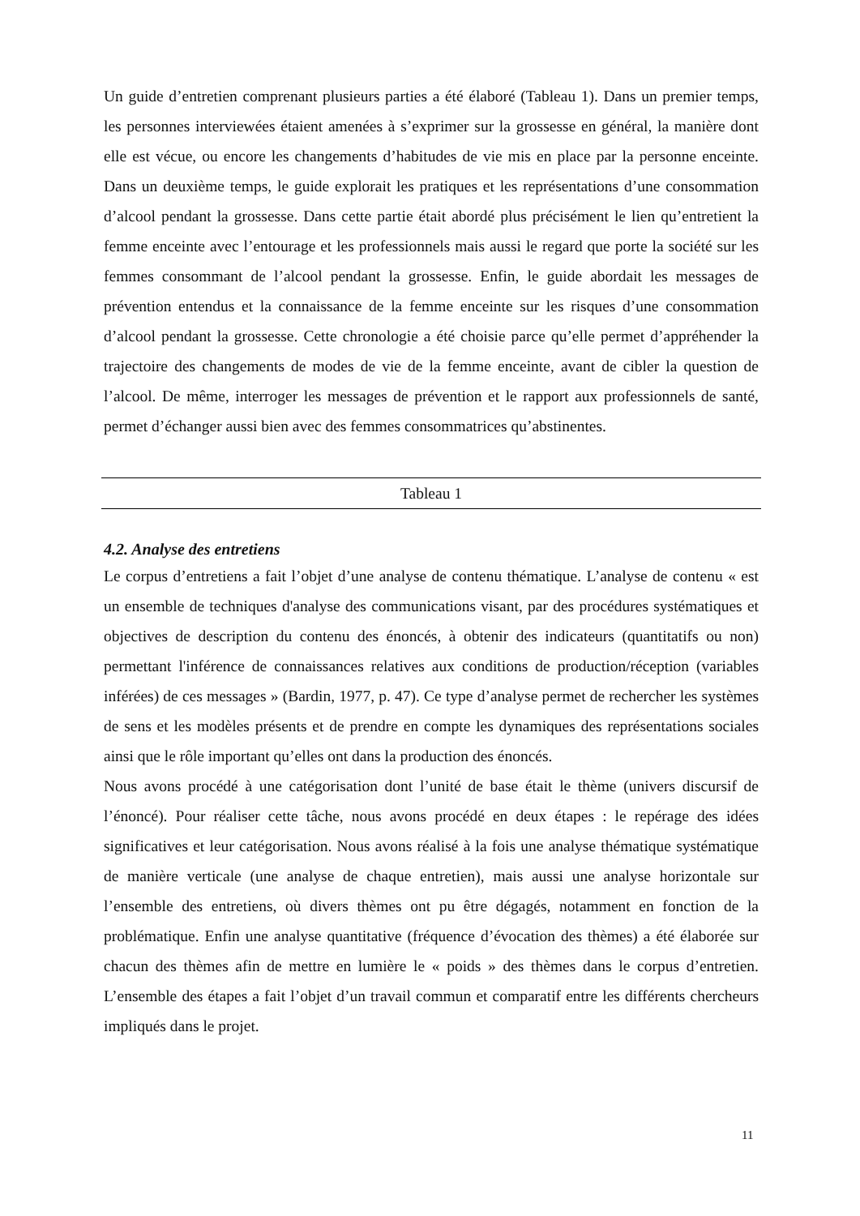Un guide d’entretien comprenant plusieurs parties a été élaboré (Tableau 1). Dans un premier temps, les personnes interviewées étaient amenées à s’exprimer sur la grossesse en général, la manière dont elle est vécue, ou encore les changements d’habitudes de vie mis en place par la personne enceinte. Dans un deuxième temps, le guide explorait les pratiques et les représentations d’une consommation d’alcool pendant la grossesse. Dans cette partie était abordé plus précisément le lien qu’entretient la femme enceinte avec l’entourage et les professionnels mais aussi le regard que porte la société sur les femmes consommant de l’alcool pendant la grossesse. Enfin, le guide abordait les messages de prévention entendus et la connaissance de la femme enceinte sur les risques d’une consommation d’alcool pendant la grossesse. Cette chronologie a été choisie parce qu’elle permet d’appréhender la trajectoire des changements de modes de vie de la femme enceinte, avant de cibler la question de l’alcool. De même, interroger les messages de prévention et le rapport aux professionnels de santé, permet d’échanger aussi bien avec des femmes consommatrices qu’abstinentes.
Tableau 1
4.2. Analyse des entretiens
Le corpus d’entretiens a fait l’objet d’une analyse de contenu thématique. L’analyse de contenu « est un ensemble de techniques d'analyse des communications visant, par des procédures systématiques et objectives de description du contenu des énoncés, à obtenir des indicateurs (quantitatifs ou non) permettant l'inférence de connaissances relatives aux conditions de production/réception (variables inférées) de ces messages » (Bardin, 1977, p. 47). Ce type d’analyse permet de rechercher les systèmes de sens et les modèles présents et de prendre en compte les dynamiques des représentations sociales ainsi que le rôle important qu’elles ont dans la production des énoncés.
Nous avons procédé à une catégorisation dont l’unité de base était le thème (univers discursif de l’énoncé). Pour réaliser cette tâche, nous avons procédé en deux étapes : le repérage des idées significatives et leur catégorisation. Nous avons réalisé à la fois une analyse thématique systématique de manière verticale (une analyse de chaque entretien), mais aussi une analyse horizontale sur l’ensemble des entretiens, où divers thèmes ont pu être dégagés, notamment en fonction de la problématique. Enfin une analyse quantitative (fréquence d’évocation des thèmes) a été élaborée sur chacun des thèmes afin de mettre en lumière le « poids » des thèmes dans le corpus d’entretien. L’ensemble des étapes a fait l’objet d’un travail commun et comparatif entre les différents chercheurs impliqués dans le projet.
11